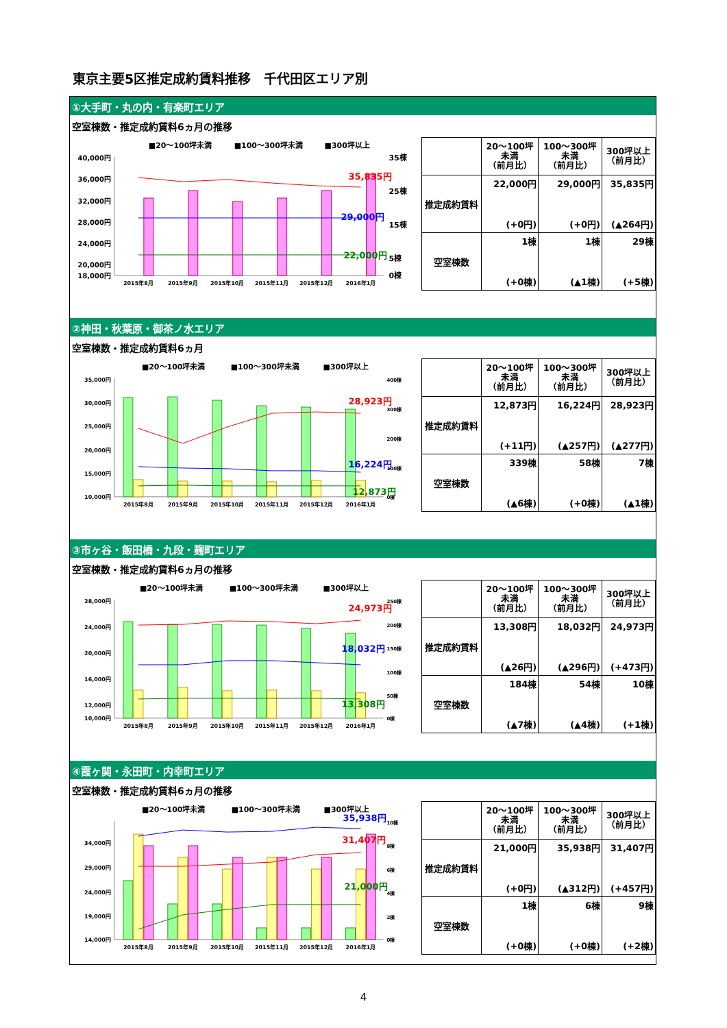東京主要5区推定成約賃料推移　千代田区エリア別
①大手町・丸の内・有楽町エリア
空室棟数・推定成約賃料6ヵ月の推移
■20～100坪未満
■100～300坪未満
■300坪以上
40,000円
36,000円
32,000円
28,000円
24,000円
20,000円
18,000円
35棟
25棟
15棟
5棟
0棟
35,835円
29,000円
22,000円
2015年8月
2015年9月
2015年10月
2015年11月
2015年12月
2016年1月
| | 20～100坪 未満 （前月比） | 100～300坪 未満 （前月比） | 300坪以上 （前月比） |
| --- | --- | --- | --- |
| 推定成約賃料 | 22,000円 (+0円) | 29,000円 (+0円) | 35,835円 (▲264円) |
| 空室棟数 | 1棟 (+0棟) | 1棟 (▲1棟) | 29棟 (+5棟) |
②神田・秋葉原・御茶ノ水エリア
空室棟数・推定成約賃料6ヵ月
■20～100坪未満
■100～300坪未満
■300坪以上
35,000円
30,000円
25,000円
20,000円
15,000円
10,000円
400棟
300棟
200棟
100棟
0棟
28,923円
16,224円
12,873円
2015年8月
2015年9月
2015年10月
2015年11月
2015年12月
2016年1月
| | 20～100坪 未満 （前月比） | 100～300坪 未満 （前月比） | 300坪以上 （前月比） |
| --- | --- | --- | --- |
| 推定成約賃料 | 12,873円 (+11円) | 16,224円 (▲257円) | 28,923円 (▲277円) |
| 空室棟数 | 339棟 (▲6棟) | 58棟 (+0棟) | 7棟 (▲1棟) |
③市ヶ谷・飯田橋・九段・麹町エリア
空室棟数・推定成約賃料6ヵ月の推移
■20～100坪未満
■100～300坪未満
■300坪以上
28,000円
24,000円
20,000円
16,000円
12,000円
10,000円
250棟
200棟
150棟
100棟
50棟
0棟
24,973円
18,032円
13,308円
2015年8月
2015年9月
2015年10月
2015年11月
2015年12月
2016年1月
| | 20～100坪 未満 （前月比） | 100～300坪 未満 （前月比） | 300坪以上 （前月比） |
| --- | --- | --- | --- |
| 推定成約賃料 | 13,308円 (▲26円) | 18,032円 (▲296円) | 24,973円 (+473円) |
| 空室棟数 | 184棟 (▲7棟) | 54棟 (▲4棟) | 10棟 (+1棟) |
④霞ヶ関・永田町・内幸町エリア
空室棟数・推定成約賃料6ヵ月の推移
■20～100坪未満
■100～300坪未満
■300坪以上
34,000円
29,000円
24,000円
19,000円
14,000円
10棟
8棟
6棟
4棟
2棟
0棟
35,938円
31,407円
21,000円
2015年8月
2015年9月
2015年10月
2015年11月
2015年12月
2016年1月
| | 20～100坪 未満 （前月比） | 100～300坪 未満 （前月比） | 300坪以上 （前月比） |
| --- | --- | --- | --- |
| 推定成約賃料 | 21,000円 (+0円) | 35,938円 (▲312円) | 31,407円 (+457円) |
| 空室棟数 | 1棟 (+0棟) | 6棟 (+0棟) | 9棟 (+2棟) |
4